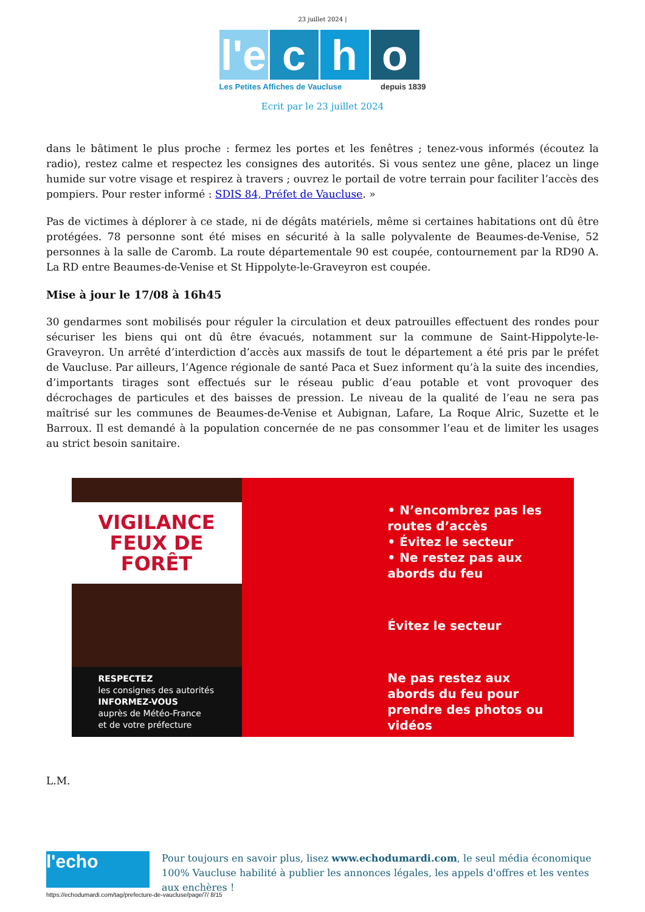23 juillet 2024 |
l'e
c h o
Les Petites Affiches de Vaucluse depuis 1839
Ecrit par le 23 juillet 2024
dans le bâtiment le plus proche : fermez les portes et les fenêtres ; tenez-vous informés (écoutez la radio), restez calme et respectez les consignes des autorités. Si vous sentez une gêne, placez un linge humide sur votre visage et respirez à travers ; ouvrez le portail de votre terrain pour faciliter l’accès des pompiers. Pour rester informé : SDIS 84, Préfet de Vaucluse. »
Pas de victimes à déplorer à ce stade, ni de dégâts matériels, même si certaines habitations ont dû être protégées. 78 personne sont été mises en sécurité à la salle polyvalente de Beaumes-de-Venise, 52 personnes à la salle de Caromb. La route départementale 90 est coupée, contournement par la RD90 A. La RD entre Beaumes-de-Venise et St Hippolyte-le-Graveyron est coupée.
Mise à jour le 17/08 à 16h45
30 gendarmes sont mobilisés pour réguler la circulation et deux patrouilles effectuent des rondes pour sécuriser les biens qui ont dû être évacués, notamment sur la commune de Saint-Hippolyte-le-Graveyron. Un arrêté d’interdiction d’accès aux massifs de tout le département a été pris par le préfet de Vaucluse. Par ailleurs, l’Agence régionale de santé Paca et Suez informent qu’à la suite des incendies, d’importants tirages sont effectués sur le réseau public d’eau potable et vont provoquer des décrochages de particules et des baisses de pression. Le niveau de la qualité de l’eau ne sera pas maîtrisé sur les communes de Beaumes-de-Venise et Aubignan, Lafare, La Roque Alric, Suzette et le Barroux. Il est demandé à la population concernée de ne pas consommer l’eau et de limiter les usages au strict besoin sanitaire.
VIGILANCE
FEUX DE FORÊT
RESPECTEZ
les consignes des autorités
INFORMEZ-VOUS
auprès de Météo-France
et de votre préfecture
• N’encombrez pas les routes d’accès
• Évitez le secteur
• Ne restez pas aux abords du feu
Évitez le secteur
Ne pas restez aux abords du feu pour prendre des photos ou vidéos
L.M.
l'echo
Pour toujours en savoir plus, lisez www.echodumardi.com, le seul média économique 100% Vaucluse habilité à publier les annonces légales, les appels d'offres et les ventes aux enchères !
https://echodumardi.com/tag/prefecture-de-vaucluse/page/7/ 8/15